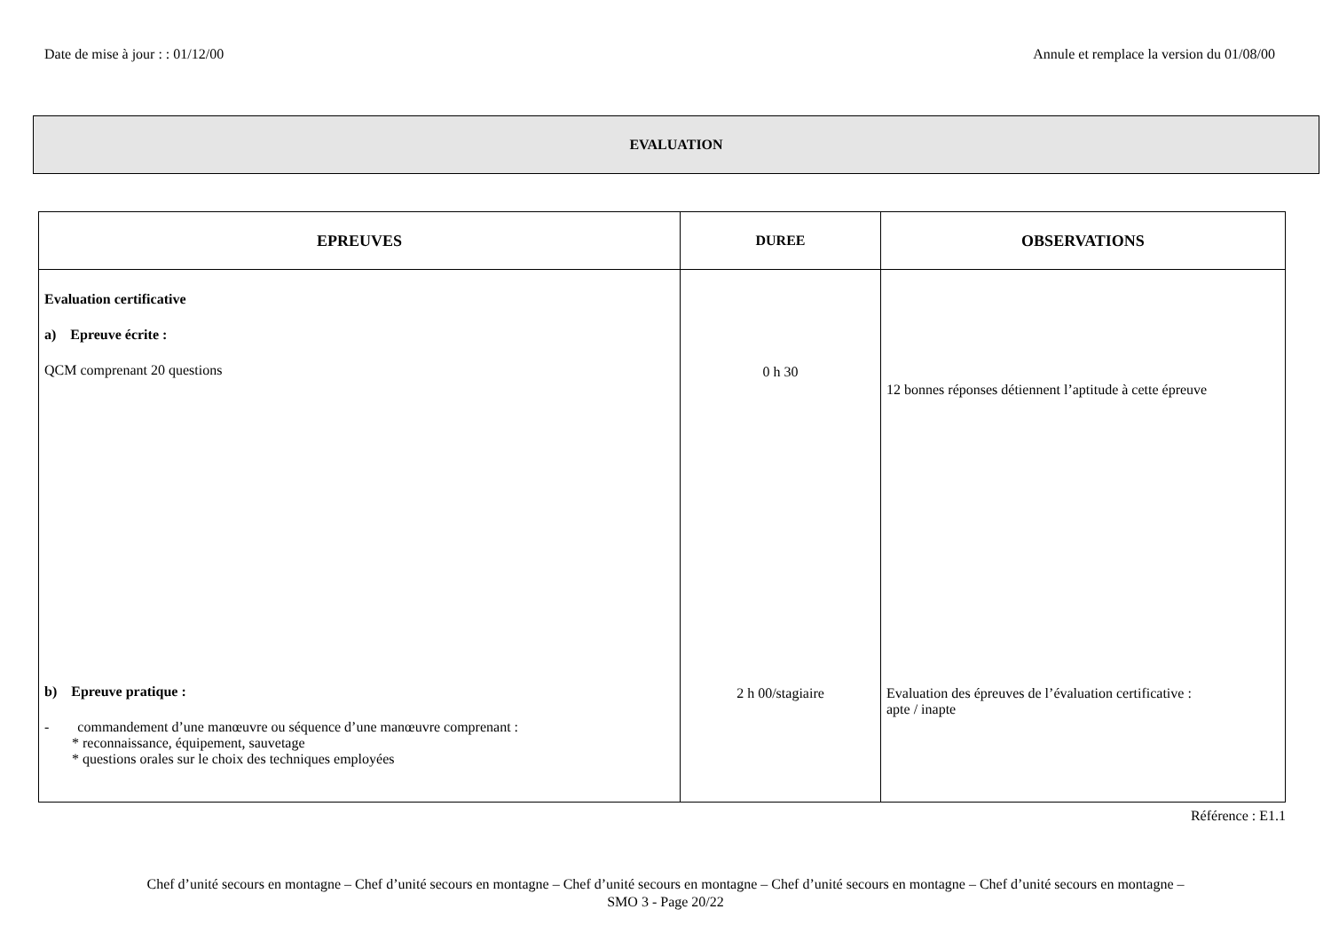Date de mise à jour : : 01/12/00 Annule et remplace la version du 01/08/00
EVALUATION
| EPREUVES | DUREE | OBSERVATIONS |
| --- | --- | --- |
| Evaluation certificative a) Epreuve écrite : QCM comprenant 20 questions b) Epreuve pratique : - commandement d’une manœuvre ou séquence d’une manœuvre comprenant : * reconnaissance, équipement, sauvetage * questions orales sur le choix des techniques employées | 0 h 30 2 h 00/stagiaire | 12 bonnes réponses détiennent l’aptitude à cette épreuve Evaluation des épreuves de l’évaluation certificative : apte / inapte |
Référence : E1.1
Chef d’unité secours en montagne – Chef d’unité secours en montagne – Chef d’unité secours en montagne – Chef d’unité secours en montagne – Chef d’unité secours en montagne –
SMO 3 - Page 20/22